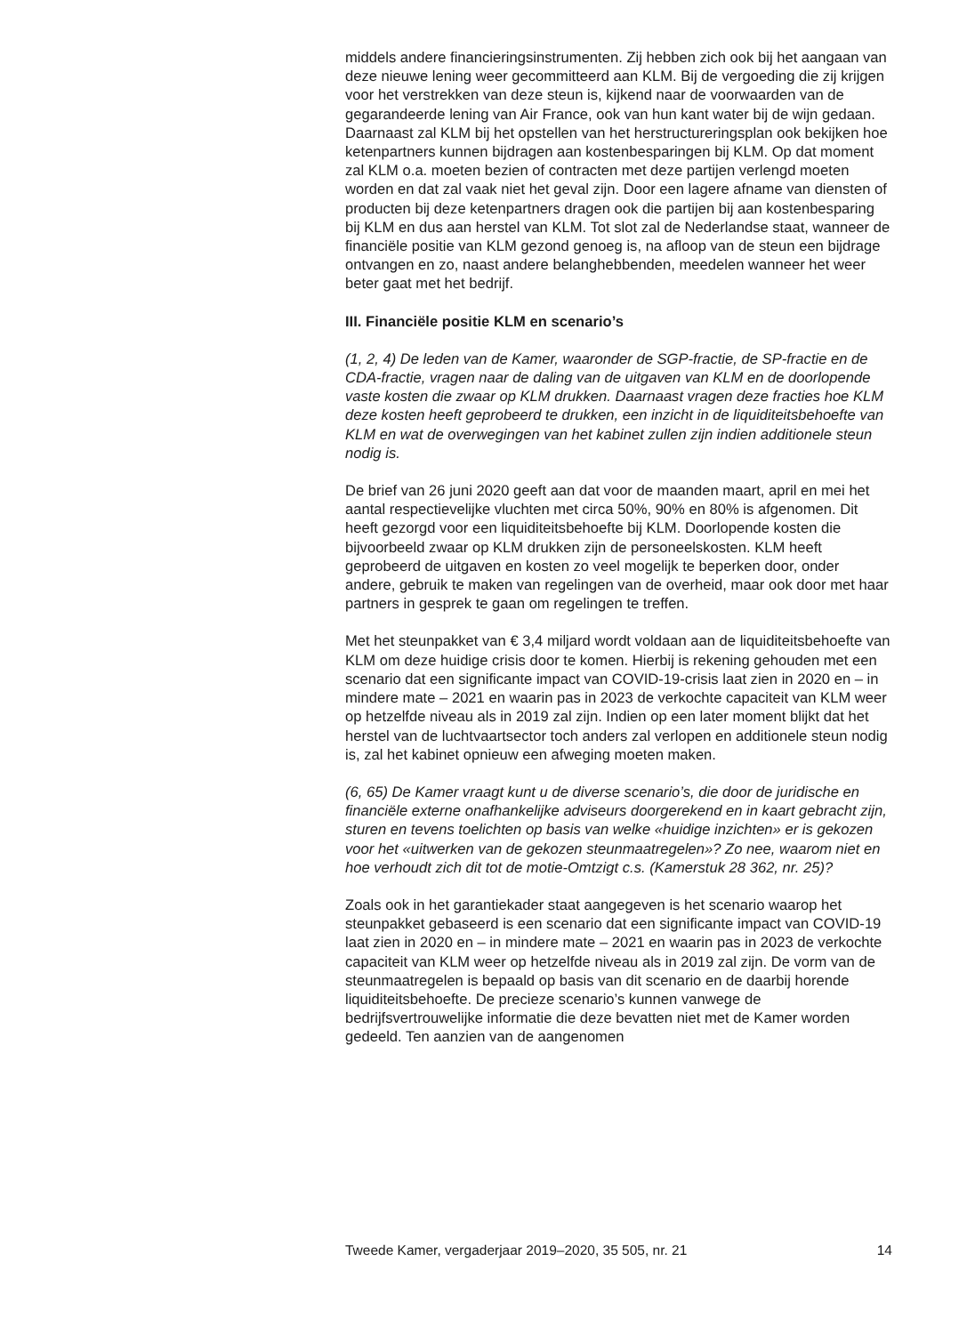middels andere financieringsinstrumenten. Zij hebben zich ook bij het aangaan van deze nieuwe lening weer gecommitteerd aan KLM. Bij de vergoeding die zij krijgen voor het verstrekken van deze steun is, kijkend naar de voorwaarden van de gegarandeerde lening van Air France, ook van hun kant water bij de wijn gedaan. Daarnaast zal KLM bij het opstellen van het herstructureringsplan ook bekijken hoe ketenpartners kunnen bijdragen aan kostenbesparingen bij KLM. Op dat moment zal KLM o.a. moeten bezien of contracten met deze partijen verlengd moeten worden en dat zal vaak niet het geval zijn. Door een lagere afname van diensten of producten bij deze ketenpartners dragen ook die partijen bij aan kostenbesparing bij KLM en dus aan herstel van KLM. Tot slot zal de Nederlandse staat, wanneer de financiële positie van KLM gezond genoeg is, na afloop van de steun een bijdrage ontvangen en zo, naast andere belanghebbenden, meedelen wanneer het weer beter gaat met het bedrijf.
III. Financiële positie KLM en scenario’s
(1, 2, 4) De leden van de Kamer, waaronder de SGP-fractie, de SP-fractie en de CDA-fractie, vragen naar de daling van de uitgaven van KLM en de doorlopende vaste kosten die zwaar op KLM drukken. Daarnaast vragen deze fracties hoe KLM deze kosten heeft geprobeerd te drukken, een inzicht in de liquiditeitsbehoefte van KLM en wat de overwegingen van het kabinet zullen zijn indien additionele steun nodig is.
De brief van 26 juni 2020 geeft aan dat voor de maanden maart, april en mei het aantal respectievelijke vluchten met circa 50%, 90% en 80% is afgenomen. Dit heeft gezorgd voor een liquiditeitsbehoefte bij KLM. Doorlopende kosten die bijvoorbeeld zwaar op KLM drukken zijn de personeelskosten. KLM heeft geprobeerd de uitgaven en kosten zo veel mogelijk te beperken door, onder andere, gebruik te maken van regelingen van de overheid, maar ook door met haar partners in gesprek te gaan om regelingen te treffen.
Met het steunpakket van € 3,4 miljard wordt voldaan aan de liquiditeitsbehoefte van KLM om deze huidige crisis door te komen. Hierbij is rekening gehouden met een scenario dat een significante impact van COVID-19-crisis laat zien in 2020 en – in mindere mate – 2021 en waarin pas in 2023 de verkochte capaciteit van KLM weer op hetzelfde niveau als in 2019 zal zijn. Indien op een later moment blijkt dat het herstel van de luchtvaartsector toch anders zal verlopen en additionele steun nodig is, zal het kabinet opnieuw een afweging moeten maken.
(6, 65) De Kamer vraagt kunt u de diverse scenario’s, die door de juridische en financiële externe onafhankelijke adviseurs doorgerekend en in kaart gebracht zijn, sturen en tevens toelichten op basis van welke «huidige inzichten» er is gekozen voor het «uitwerken van de gekozen steunmaatregelen»? Zo nee, waarom niet en hoe verhoudt zich dit tot de motie-Omtzigt c.s. (Kamerstuk 28 362, nr. 25)?
Zoals ook in het garantiekader staat aangegeven is het scenario waarop het steunpakket gebaseerd is een scenario dat een significante impact van COVID-19 laat zien in 2020 en – in mindere mate – 2021 en waarin pas in 2023 de verkochte capaciteit van KLM weer op hetzelfde niveau als in 2019 zal zijn. De vorm van de steunmaatregelen is bepaald op basis van dit scenario en de daarbij horende liquiditeitsbehoefte. De precieze scenario’s kunnen vanwege de bedrijfsvertrouwelijke informatie die deze bevatten niet met de Kamer worden gedeeld. Ten aanzien van de aangenomen
Tweede Kamer, vergaderjaar 2019–2020, 35 505, nr. 21 14